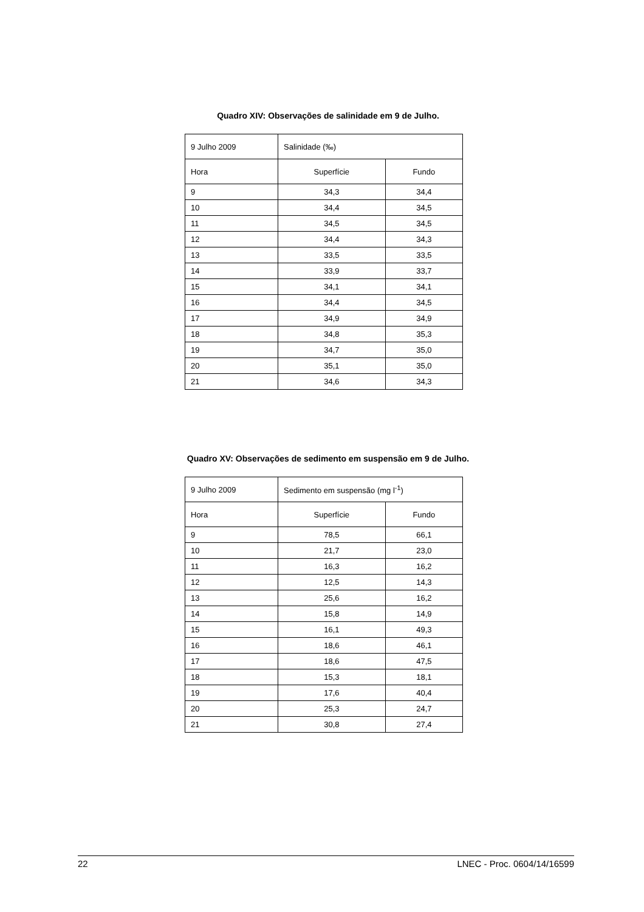Quadro XIV: Observações de salinidade em 9 de Julho.
| 9 Julho 2009 | Salinidade (‰) | |
| Hora | Superfície | Fundo |
| 9 | 34,3 | 34,4 |
| 10 | 34,4 | 34,5 |
| 11 | 34,5 | 34,5 |
| 12 | 34,4 | 34,3 |
| 13 | 33,5 | 33,5 |
| 14 | 33,9 | 33,7 |
| 15 | 34,1 | 34,1 |
| 16 | 34,4 | 34,5 |
| 17 | 34,9 | 34,9 |
| 18 | 34,8 | 35,3 |
| 19 | 34,7 | 35,0 |
| 20 | 35,1 | 35,0 |
| 21 | 34,6 | 34,3 |
Quadro XV: Observações de sedimento em suspensão em 9 de Julho.
| 9 Julho 2009 | Sedimento em suspensão (mg l<sup>-1</sup>) | |
| Hora | Superfície | Fundo |
| 9 | 78,5 | 66,1 |
| 10 | 21,7 | 23,0 |
| 11 | 16,3 | 16,2 |
| 12 | 12,5 | 14,3 |
| 13 | 25,6 | 16,2 |
| 14 | 15,8 | 14,9 |
| 15 | 16,1 | 49,3 |
| 16 | 18,6 | 46,1 |
| 17 | 18,6 | 47,5 |
| 18 | 15,3 | 18,1 |
| 19 | 17,6 | 40,4 |
| 20 | 25,3 | 24,7 |
| 21 | 30,8 | 27,4 |
22 LNEC - Proc. 0604/14/16599